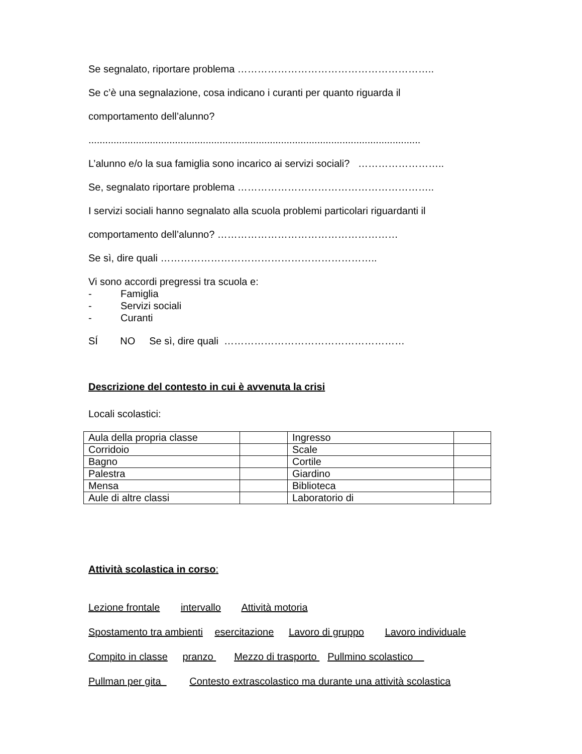Se segnalato, riportare problema …………………………………………………..
Se c’è una segnalazione, cosa indicano i curanti per quanto riguarda il
comportamento dell’alunno?
.......................................................................................................................
L’alunno e/o la sua famiglia sono incarico ai servizi sociali? ……………………..
Se, segnalato riportare problema …………………………………………………..
I servizi sociali hanno segnalato alla scuola problemi particolari riguardanti il
comportamento dell’alunno? ………………………………………………
Se sì, dire quali ………………………………………………………..
Vi sono accordi pregressi tra scuola e:
- Famiglia
- Servizi sociali
- Curanti
SÍ NO Se sì, dire quali ………………………………………………
Descrizione del contesto in cui è avvenuta la crisi
Locali scolastici:
| Aula della propria classe | | Ingresso | |
| Corridoio | | Scale | |
| Bagno | | Cortile | |
| Palestra | | Giardino | |
| Mensa | | Biblioteca | |
| Aule di altre classi | | Laboratorio di | |
Attività scolastica in corso:
Lezione frontale intervallo Attività motoria
Spostamento tra ambienti esercitazione Lavoro di gruppo Lavoro individuale
Compito in classe pranzo Mezzo di trasporto Pullmino scolastico
Pullman per gita Contesto extrascolastico ma durante una attività scolastica